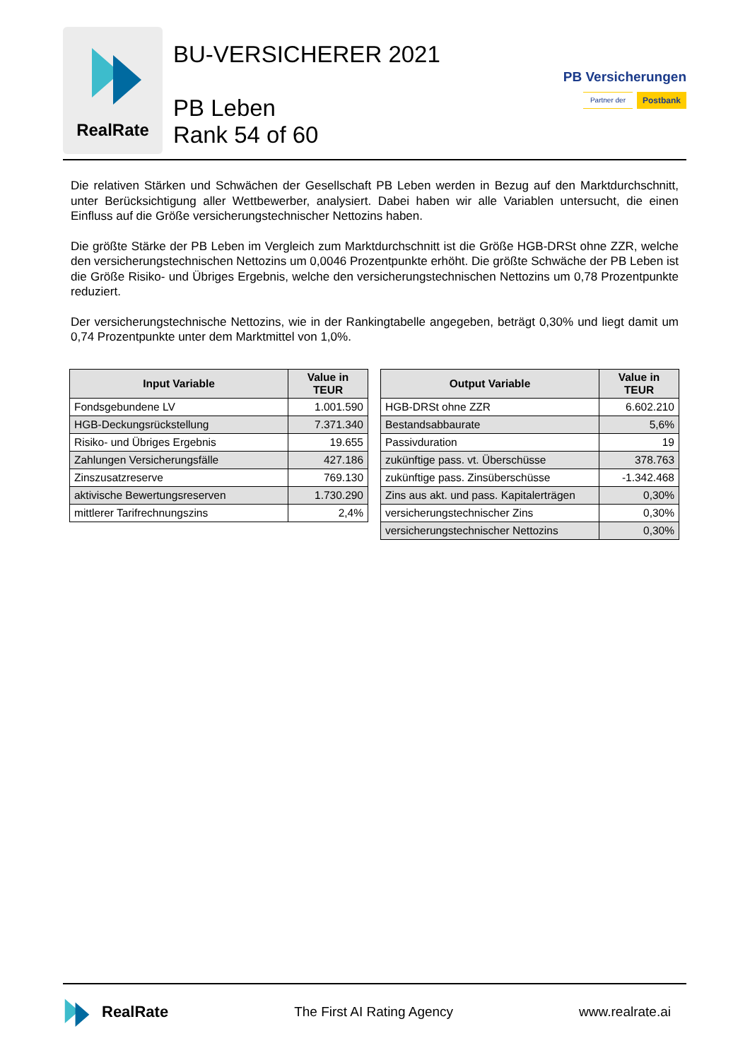RealRate
BU-VERSICHERER 2021
PB Leben
Rank 54 of 60
PB Versicherungen
Partner der Postbank
Die relativen Stärken und Schwächen der Gesellschaft PB Leben werden in Bezug auf den Marktdurchschnitt, unter Berücksichtigung aller Wettbewerber, analysiert. Dabei haben wir alle Variablen untersucht, die einen Einfluss auf die Größe versicherungstechnischer Nettozins haben.
Die größte Stärke der PB Leben im Vergleich zum Marktdurchschnitt ist die Größe HGB-DRSt ohne ZZR, welche den versicherungstechnischen Nettozins um 0,0046 Prozentpunkte erhöht. Die größte Schwäche der PB Leben ist die Größe Risiko- und Übriges Ergebnis, welche den versicherungstechnischen Nettozins um 0,78 Prozentpunkte reduziert.
Der versicherungstechnische Nettozins, wie in der Rankingtabelle angegeben, beträgt 0,30% und liegt damit um 0,74 Prozentpunkte unter dem Marktmittel von 1,0%.
| Input Variable | Value in TEUR |
| --- | --- |
| Fondsgebundene LV | 1.001.590 |
| HGB-Deckungsrückstellung | 7.371.340 |
| Risiko- und Übriges Ergebnis | 19.655 |
| Zahlungen Versicherungsfälle | 427.186 |
| Zinszusatzreserve | 769.130 |
| aktivische Bewertungsreserven | 1.730.290 |
| mittlerer Tarifrechnungszins | 2,4% |
| Output Variable | Value in TEUR |
| --- | --- |
| HGB-DRSt ohne ZZR | 6.602.210 |
| Bestandsabbaurate | 5,6% |
| Passivduration | 19 |
| zukünftige pass. vt. Überschüsse | 378.763 |
| zukünftige pass. Zinsüberschüsse | -1.342.468 |
| Zins aus akt. und pass. Kapitalerträgen | 0,30% |
| versicherungstechnischer Zins | 0,30% |
| versicherungstechnischer Nettozins | 0,30% |
RealRate
The First AI Rating Agency www.realrate.ai